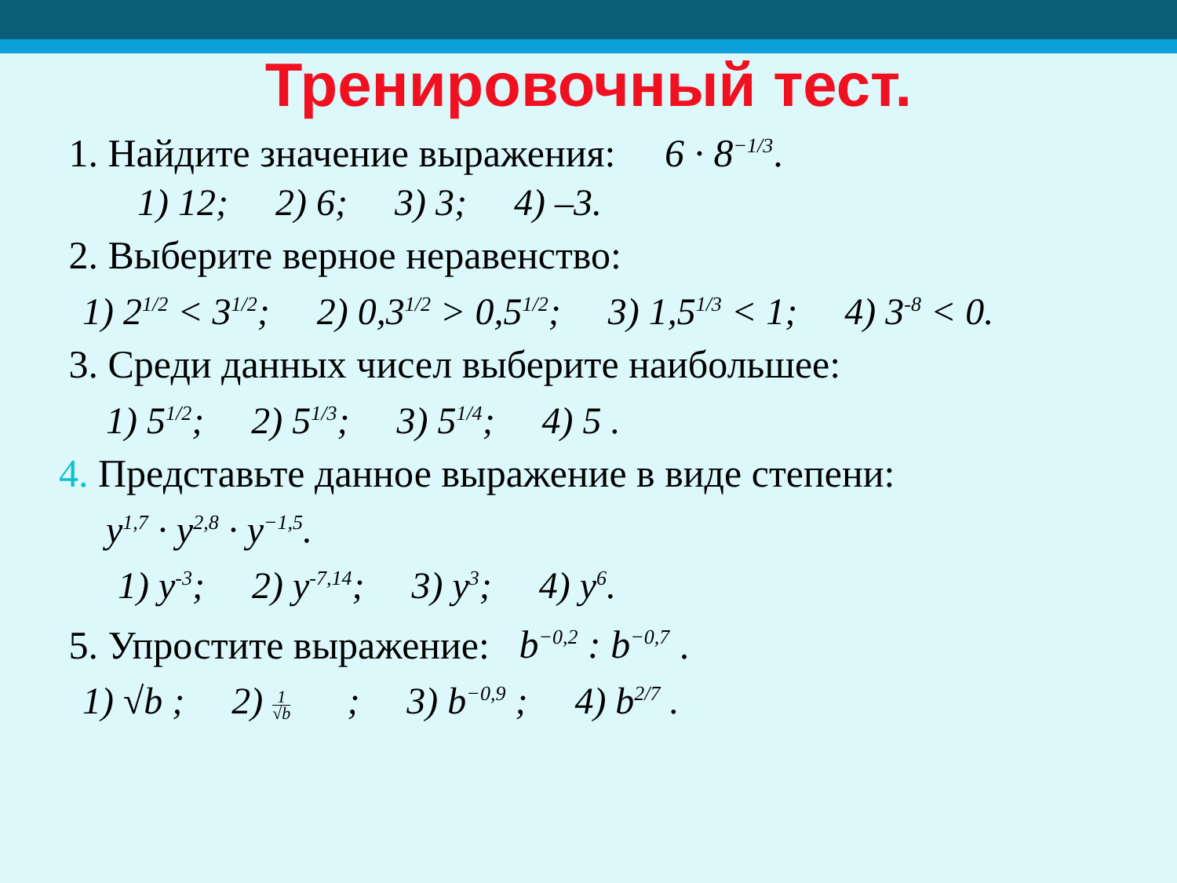Тренировочный тест.
1. Найдите значение выражения: 6 · 8<sup>−1/3</sup>.
1) 12; 2) 6; 3) 3; 4) –3.
2. Выберите верное неравенство:
1) 2<sup>1/2</sup> < 3<sup>1/2</sup>; 2) 0,3<sup>1/2</sup> > 0,5<sup>1/2</sup>; 3) 1,5<sup>1/3</sup> < 1; 4) 3<sup>-8</sup> < 0.
3. Среди данных чисел выберите наибольшее:
1) 5<sup>1/2</sup>; 2) 5<sup>1/3</sup>; 3) 5<sup>1/4</sup>; 4) 5 .
4. Представьте данное выражение в виде степени:
y<sup>1,7</sup> · y<sup>2,8</sup> · y<sup>−1,5</sup>.
1) y<sup>-3</sup>; 2) y<sup>-7,14</sup>; 3) y<sup>3</sup>; 4) y<sup>6</sup>.
5. Упростите выражение: b<sup>−0,2</sup> : b<sup>−0,7</sup> .
1) √b ; 2) 1 √b ; 3) b<sup>−0,9</sup> ; 4) b<sup>2/7</sup> .